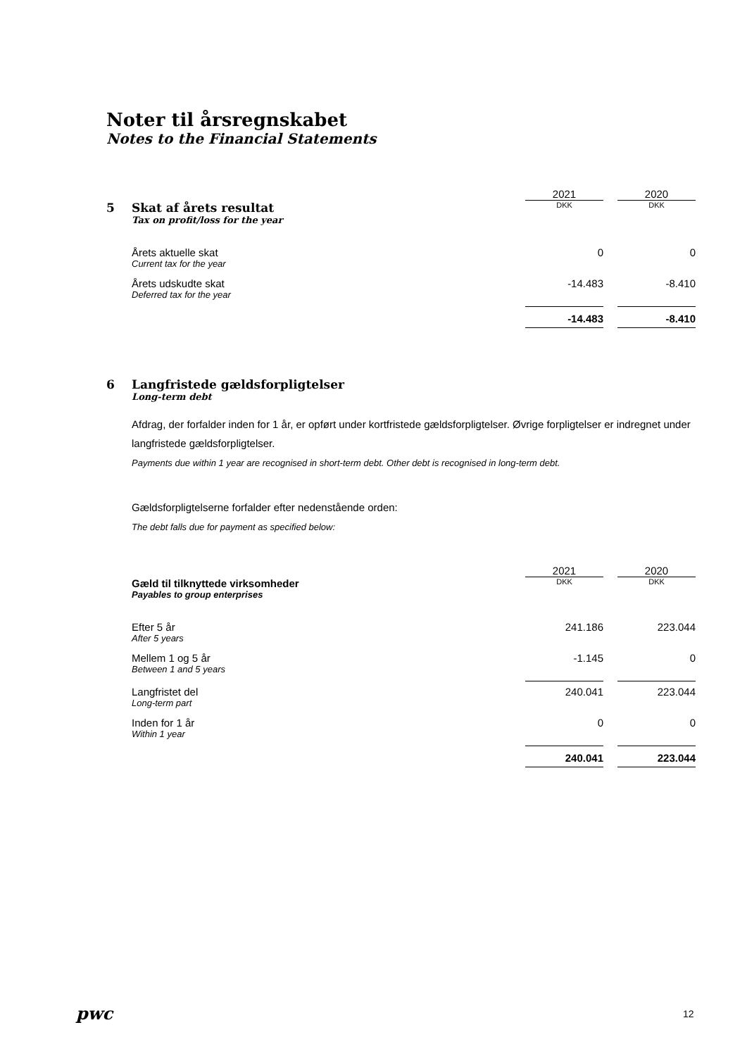Noter til årsregnskabet
Notes to the Financial Statements
| | | 2021 | | 2020 |
| 5 | Skat af årets resultat Tax on profit/loss for the year | DKK | | DKK |
| | Årets aktuelle skat Current tax for the year | 0 | | 0 |
| | Årets udskudte skat Deferred tax for the year | -14.483 | | -8.410 |
| | | -14.483 | | -8.410 |
| 6 | Langfristede gældsforpligtelser Long-term debt |
Afdrag, der forfalder inden for 1 år, er opført under kortfristede gældsforpligtelser. Øvrige forpligtelser er indregnet under langfristede gældsforpligtelser.
Payments due within 1 year are recognised in short-term debt. Other debt is recognised in long-term debt.
Gældsforpligtelserne forfalder efter nedenstående orden:
The debt falls due for payment as specified below:
| | | 2021 | | 2020 |
| | Gæld til tilknyttede virksomheder Payables to group enterprises | DKK | | DKK |
| | Efter 5 år After 5 years | 241.186 | | 223.044 |
| | Mellem 1 og 5 år Between 1 and 5 years | -1.145 | | 0 |
| | Langfristet del Long-term part | 240.041 | | 223.044 |
| | Inden for 1 år Within 1 year | 0 | | 0 |
| | | 240.041 | | 223.044 |
pwc 12